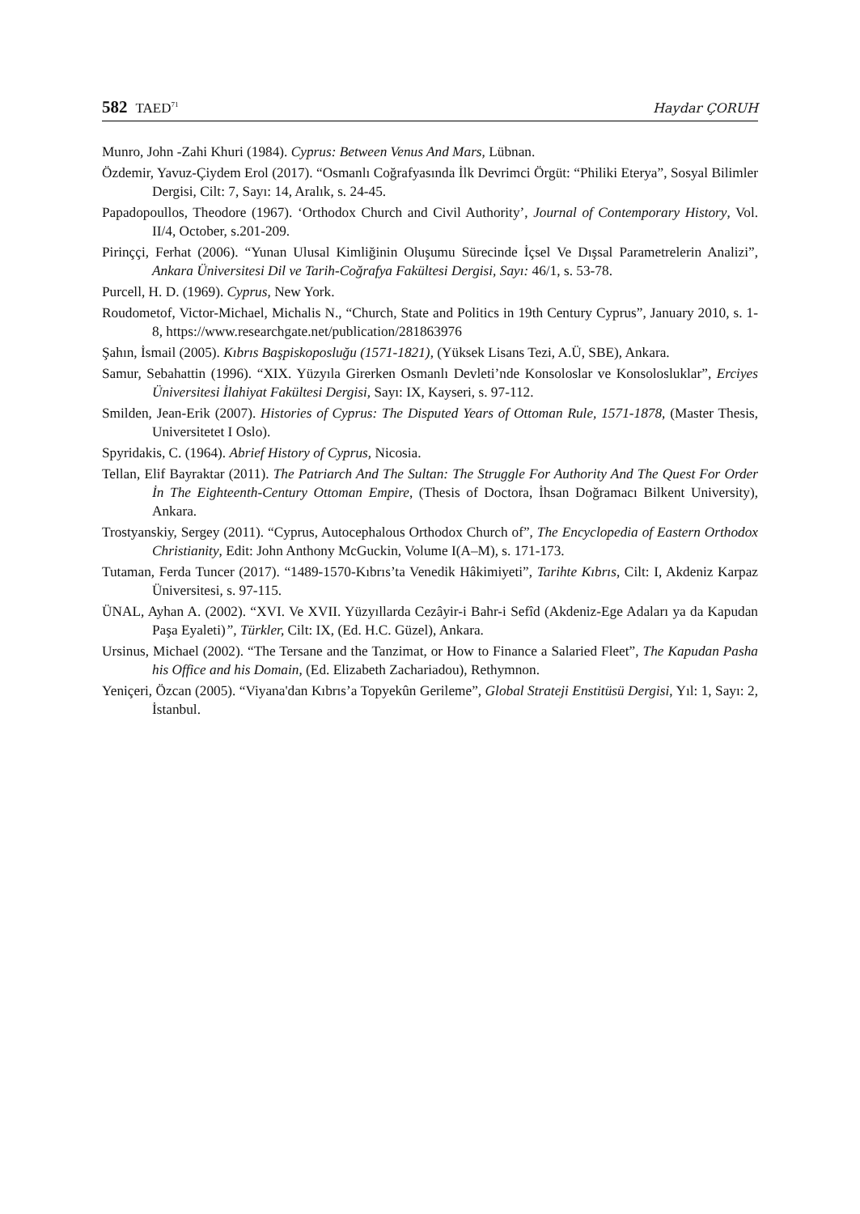582 TAED<sup>71</sup>
Haydar ÇORUH
Munro, John -Zahi Khuri (1984). Cyprus: Between Venus And Mars, Lübnan.
Özdemir, Yavuz-Çiydem Erol (2017). “Osmanlı Coğrafyasında İlk Devrimci Örgüt: “Philiki Eterya”, Sosyal Bilimler Dergisi, Cilt: 7, Sayı: 14, Aralık, s. 24-45.
Papadopoullos, Theodore (1967). ‘Orthodox Church and Civil Authority’, Journal of Contemporary History, Vol. II/4, October, s.201-209.
Pirinççi, Ferhat (2006). “Yunan Ulusal Kimliğinin Oluşumu Sürecinde İçsel Ve Dışsal Parametrelerin Analizi”, Ankara Üniversitesi Dil ve Tarih-Coğrafya Fakültesi Dergisi, Sayı: 46/1, s. 53-78.
Purcell, H. D. (1969). Cyprus, New York.
Roudometof, Victor-Michael, Michalis N., “Church, State and Politics in 19th Century Cyprus”, January 2010, s. 1-8, https://www.researchgate.net/publication/281863976
Şahın, İsmail (2005). Kıbrıs Başpiskoposluğu (1571-1821), (Yüksek Lisans Tezi, A.Ü, SBE), Ankara.
Samur, Sebahattin (1996). “XIX. Yüzyıla Girerken Osmanlı Devleti’nde Konsoloslar ve Konsolosluklar”, Erciyes Üniversitesi İlahiyat Fakültesi Dergisi, Sayı: IX, Kayseri, s. 97-112.
Smilden, Jean-Erik (2007). Histories of Cyprus: The Disputed Years of Ottoman Rule, 1571-1878, (Master Thesis, Universitetet I Oslo).
Spyridakis, C. (1964). Abrief History of Cyprus, Nicosia.
Tellan, Elif Bayraktar (2011). The Patriarch And The Sultan: The Struggle For Authority And The Quest For Order İn The Eighteenth-Century Ottoman Empire, (Thesis of Doctora, İhsan Doğramacı Bilkent University), Ankara.
Trostyanskiy, Sergey (2011). “Cyprus, Autocephalous Orthodox Church of”, The Encyclopedia of Eastern Orthodox Christianity, Edit: John Anthony McGuckin, Volume I(A–M), s. 171-173.
Tutaman, Ferda Tuncer (2017). “1489-1570-Kıbrıs’ta Venedik Hâkimiyeti”, Tarihte Kıbrıs, Cilt: I, Akdeniz Karpaz Üniversitesi, s. 97-115.
ÜNAL, Ayhan A. (2002). “XVI. Ve XVII. Yüzyıllarda Cezâyir-i Bahr-i Sefîd (Akdeniz-Ege Adaları ya da Kapudan Paşa Eyaleti)”, Türkler, Cilt: IX, (Ed. H.C. Güzel), Ankara.
Ursinus, Michael (2002). “The Tersane and the Tanzimat, or How to Finance a Salaried Fleet”, The Kapudan Pasha his Office and his Domain, (Ed. Elizabeth Zachariadou), Rethymnon.
Yeniçeri, Özcan (2005). “Viyana'dan Kıbrıs’a Topyekûn Gerileme”, Global Strateji Enstitüsü Dergisi, Yıl: 1, Sayı: 2, İstanbul.